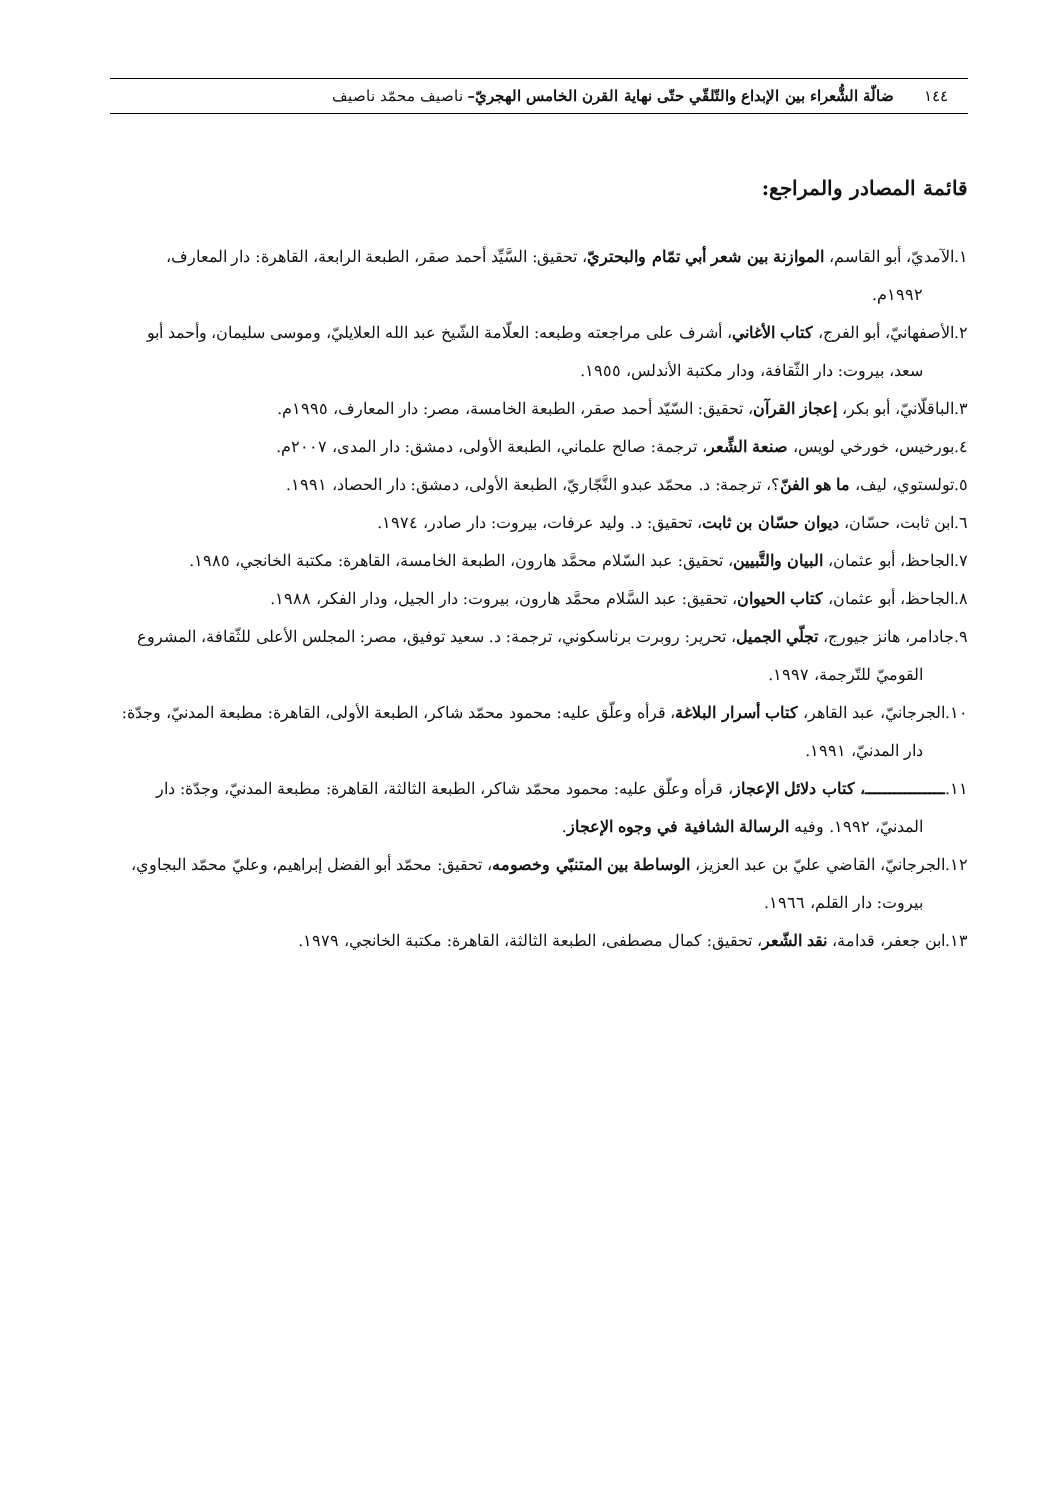١٤٤ ضالّة الشُّعراء بين الإبداع والتّلقّي حتّى نهاية القرن الخامس الهجريّ– ناصيف محمّد ناصيف
قائمة المصادر والمراجع:
١.الآمديّ، أبو القاسم، الموازنة بين شعر أبي تمّام والبحتريّ، تحقيق: السَّيِّد أحمد صقر، الطبعة الرابعة، القاهرة: دار المعارف، ١٩٩٢م.
٢.الأصفهانيّ، أبو الفرج، كتاب الأغاني، أشرف على مراجعته وطبعه: العلّامة الشّيخ عبد الله العلايليّ، وموسى سليمان، وأحمد أبو سعد، بيروت: دار الثّقافة، ودار مكتبة الأندلس، ١٩٥٥.
٣.الباقلّانيّ، أبو بكر، إعجاز القرآن، تحقيق: السّيّد أحمد صقر، الطبعة الخامسة، مصر: دار المعارف، ١٩٩٥م.
٤.بورخيس، خورخي لويس، صنعة الشِّعر، ترجمة: صالح علماني، الطبعة الأولى، دمشق: دار المدى، ٢٠٠٧م.
٥.تولستوي، ليف، ما هو الفنّ؟، ترجمة: د. محمّد عبدو النَّجّاريّ، الطبعة الأولى، دمشق: دار الحصاد، ١٩٩١.
٦.ابن ثابت، حسّان، ديوان حسّان بن ثابت، تحقيق: د. وليد عرفات، بيروت: دار صادر، ١٩٧٤.
٧.الجاحظ، أبو عثمان، البيان والتَّبيين، تحقيق: عبد السّلام محمَّد هارون، الطبعة الخامسة، القاهرة: مكتبة الخانجي، ١٩٨٥.
٨.الجاحظ، أبو عثمان، كتاب الحيوان، تحقيق: عبد السَّلام محمَّد هارون، بيروت: دار الجيل، ودار الفكر، ١٩٨٨.
٩.جادامر، هانز جيورج، تجلّي الجميل، تحرير: روبرت برناسكوني، ترجمة: د. سعيد توفيق، مصر: المجلس الأعلى للثّقافة، المشروع القوميّ للتّرجمة، ١٩٩٧.
١٠.الجرجانيّ، عبد القاهر، كتاب أسرار البلاغة، قرأه وعلّق عليه: محمود محمّد شاكر، الطبعة الأولى، القاهرة: مطبعة المدنيّ، وجدّة: دار المدنيّ، ١٩٩١.
١١.ــــــــــــــــ، كتاب دلائل الإعجاز، قرأه وعلّق عليه: محمود محمّد شاكر، الطبعة الثالثة، القاهرة: مطبعة المدنيّ، وجدّة: دار المدنيّ، ١٩٩٢. وفيه الرسالة الشافية في وجوه الإعجاز.
١٢.الجرجانيّ، القاضي عليّ بن عبد العزيز، الوساطة بين المتنبّي وخصومه، تحقيق: محمّد أبو الفضل إبراهيم، وعليّ محمّد البجاوي، بيروت: دار القلم، ١٩٦٦.
١٣.ابن جعفر، قدامة، نقد الشّعر، تحقيق: كمال مصطفى، الطبعة الثالثة، القاهرة: مكتبة الخانجي، ١٩٧٩.